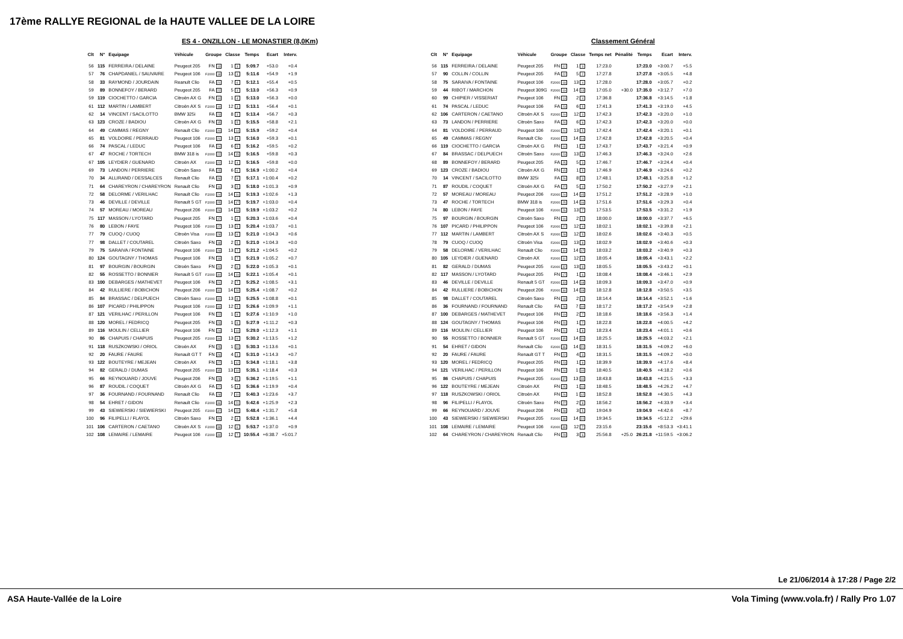17ème RALLYE REGIONAL de la HAUTE VALLEE DE LA LOIRE
ES 4 - ONZILLON - LE MONASTIER (8,0Km)
| Clt | N° | Equipage | Véhicule | Groupe | Classe | Temps | Ecart | Interv. |
| --- | --- | --- | --- | --- | --- | --- | --- | --- |
| 56 | 115 | FERREIRA / DELAINE | Peugeot 205 | FN 13 | 1 3 | 5:09.7 | +53.0 | +0.4 |
| 57 | 76 | CHAPDANIEL / SAUVAIRE | Peugeot 106 | F2000 18 | 13 3 | 5:11.6 | +54.9 | +1.9 |
| 58 | 33 | RAYMOND / JOURDAIN | Reanult Clio | FA 21 | 7 6 | 5:12.1 | +55.4 | +0.5 |
| 59 | 89 | BONNEFOY / BERARD | Peugeot 205 | FA 22 | 5 3 | 5:13.0 | +56.3 | +0.9 |
| 59 | 119 | CIOCHETTO / GARCIA | Citroën AX G | FN 14 | 1 4 | 5:13.0 | +56.3 | +0.0 |
| 61 | 112 | MARTIN / LAMBERT | Citroën AX S | F2000 19 | 12 3 | 5:13.1 | +56.4 | +0.1 |
| 62 | 14 | VINCENT / SACILOTTO | BMW 325i | FA 23 | 8 3 | 5:13.4 | +56.7 | +0.3 |
| 63 | 123 | CROZE / BADIOU | Citroën AX G | FN 15 | 1 5 | 5:15.5 | +58.8 | +2.1 |
| 64 | 49 | CAMMAS / REGNY | Renault Clio | F2000 20 | 14 14 | 5:15.9 | +59.2 | +0.4 |
| 65 | 81 | VOLDOIRE / PERRAUD | Peugeot 106 | F2000 21 | 13 4 | 5:16.0 | +59.3 | +0.1 |
| 66 | 74 | PASCAL / LEDUC | Peugeot 106 | FA 24 | 6 5 | 5:16.2 | +59.5 | +0.2 |
| 67 | 47 | ROCHE / TORTECH | BMW 318 is | F2000 22 | 14 15 | 5:16.5 | +59.8 | +0.3 |
| 67 | 105 | LEYDIER / GUENARD | Citroën AX | F2000 22 | 12 4 | 5:16.5 | +59.8 | +0.0 |
| 69 | 73 | LANDON / PERRIERE | Citroën Saxo | FA 25 | 6 6 | 5:16.9 | +1:00.2 | +0.4 |
| 70 | 34 | ALLIRAND / DESSALCES | Renault Clio | FA 26 | 7 9 | 5:17.1 | +1:00.4 | +0.2 |
| 71 | 64 | CHAREYRON / CHAREYRON | Renault Clio | FN 16 | 3 5 | 5:18.0 | +1:01.3 | +0.9 |
| 72 | 58 | DELORME / VERILHAC | Renault Clio | F2000 24 | 14 16 | 5:19.3 | +1:02.6 | +1.3 |
| 73 | 46 | DEVILLE / DEVILLE | Renault 5 GT | F2000 25 | 14 17 | 5:19.7 | +1:03.0 | +0.4 |
| 74 | 57 | MOREAU / MOREAU | Peugeot 206 | F2000 26 | 14 18 | 5:19.9 | +1:03.2 | +0.2 |
| 75 | 117 | MASSON / LYOTARD | Peugeot 205 | FN 17 | 1 6 | 5:20.3 | +1:03.6 | +0.4 |
| 76 | 80 | LEBON / FAYE | Peugeot 106 | F2000 27 | 13 5 | 5:20.4 | +1:03.7 | +0.1 |
| 77 | 79 | CUOQ / CUOQ | Citroën Visa | F2000 28 | 13 6 | 5:21.0 | +1:04.3 | +0.6 |
| 77 | 98 | DALLET / COUTAREL | Citroën Saxo | FN 18 | 2 5 | 5:21.0 | +1:04.3 | +0.0 |
| 79 | 75 | SARAIVA / FONTAINE | Peugeot 106 | F2000 29 | 13 7 | 5:21.2 | +1:04.5 | +0.2 |
| 80 | 124 | GOUTAGNY / THOMAS | Peugeot 106 | FN 19 | 1 7 | 5:21.9 | +1:05.2 | +0.7 |
| 81 | 97 | BOURGIN / BOURGIN | Citroën Saxo | FN 20 | 2 6 | 5:22.0 | +1:05.3 | +0.1 |
| 82 | 55 | ROSSETTO / BONNIER | Renault 5 GT | F2000 30 | 14 19 | 5:22.1 | +1:05.4 | +0.1 |
| 83 | 100 | DEBARGES / MATHEVET | Peugeot 106 | FN 21 | 2 7 | 5:25.2 | +1:08.5 | +3.1 |
| 84 | 42 | RULLIERE / BOBICHON | Peugeot 206 | F2000 31 | 14 20 | 5:25.4 | +1:08.7 | +0.2 |
| 85 | 84 | BRASSAC / DELPUECH | Citroën Saxo | F2000 32 | 13 8 | 5:25.5 | +1:08.8 | +0.1 |
| 86 | 107 | PICARD / PHILIPPON | Peugeot 106 | F2000 33 | 12 5 | 5:26.6 | +1:09.9 | +1.1 |
| 87 | 121 | VERILHAC / PERILLON | Peugeot 106 | FN 22 | 1 8 | 5:27.6 | +1:10.9 | +1.0 |
| 88 | 120 | MOREL / FEDRICQ | Peugeot 205 | FN 23 | 1 9 | 5:27.9 | +1:11.2 | +0.3 |
| 89 | 116 | MOULIN / CELLIER | Peugeot 106 | FN 24 | 1 10 | 5:29.0 | +1:12.3 | +1.1 |
| 90 | 86 | CHAPUIS / CHAPUIS | Peugeot 205 | F2000 34 | 13 9 | 5:30.2 | +1:13.5 | +1.2 |
| 91 | 118 | RUSZKOWSKI / ORIOL | Citroën AX | FN 25 | 1 11 | 5:30.3 | +1:13.6 | +0.1 |
| 92 | 20 | FAURE / FAURE | Renault GT T | FN 26 | 4 3 | 5:31.0 | +1:14.3 | +0.7 |
| 93 | 122 | BOUTEYRE / MEJEAN | Citroën AX | FN 27 | 1 12 | 5:34.8 | +1:18.1 | +3.8 |
| 94 | 82 | GERALD / DUMAS | Peugeot 205 | F2000 35 | 13 10 | 5:35.1 | +1:18.4 | +0.3 |
| 95 | 66 | REYNOUARD / JOUVE | Peugeot 206 | FN 28 | 3 6 | 5:36.2 | +1:19.5 | +1.1 |
| 96 | 87 | ROUDIL / COQUET | Citroën AX G | FA 27 | 5 4 | 5:36.6 | +1:19.9 | +0.4 |
| 97 | 36 | FOURNAND / FOURNAND | Renault Clio | FA 28 | 7 10 | 5:40.3 | +1:23.6 | +3.7 |
| 98 | 54 | EHRET / GIDON | Renault Clio | F2000 36 | 14 21 | 5:42.6 | +1:25.9 | +2.3 |
| 99 | 43 | SIEWIERSKI / SIEWIERSKI | Peugeot 205 | F2000 37 | 14 22 | 5:48.4 | +1:31.7 | +5.8 |
| 100 | 96 | FILIPELLI / FLAYOL | Citroën Saxo | FN 29 | 2 8 | 5:52.8 | +1:36.1 | +4.4 |
| 101 | 106 | CARTERON / CAETANO | Citroën AX S | F2000 38 | 12 6 | 5:53.7 | +1:37.0 | +0.9 |
| 102 | 108 | LEMAIRE / LEMAIRE | Peugeot 106 | F2000 39 | 12 7 | 10:55.4 | +6:38.7 | +5:01.7 |
Classement Général
| Clt | N° | Equipage | Véhicule | Groupe | Classe | Temps net | Pénalité | Temps | Ecart | Interv. |
| --- | --- | --- | --- | --- | --- | --- | --- | --- | --- | --- |
| 56 | 115 | FERREIRA / DELAINE | Peugeot 205 | FN 12 | 1 3 | 17:23.0 | | 17:23.0 | +3:00.7 | +5.5 |
| 57 | 90 | COLLIN / COLLIN | Peugeot 205 | FA 22 | 5 2 | 17:27.8 | | 17:27.8 | +3:05.5 | +4.8 |
| 58 | 75 | SARAIVA / FONTAINE | Peugeot 106 | F2000 18 | 13 4 | 17:28.0 | | 17:28.0 | +3:05.7 | +0.2 |
| 59 | 44 | RIBOT / MARCHON | Peugeot 309G | F2000 19 | 14 13 | 17:05.0 | +30.0 | 17:35.0 | +3:12.7 | +7.0 |
| 60 | 99 | CHIPIER / VISSERIAT | Peugeot 106 | FN 13 | 2 4 | 17:36.8 | | 17:36.8 | +3:14.5 | +1.8 |
| 61 | 74 | PASCAL / LEDUC | Peugeot 106 | FA 23 | 6 5 | 17:41.3 | | 17:41.3 | +3:19.0 | +4.5 |
| 62 | 106 | CARTERON / CAETANO | Citroën AX S | F2000 20 | 12 3 | 17:42.3 | | 17:42.3 | +3:20.0 | +1.0 |
| 63 | 73 | LANDON / PERRIERE | Citroën Saxo | FA 24 | 6 6 | 17:42.3 | | 17:42.3 | +3:20.0 | +0.0 |
| 64 | 81 | VOLDOIRE / PERRAUD | Peugeot 106 | F2000 21 | 13 5 | 17:42.4 | | 17:42.4 | +3:20.1 | +0.1 |
| 65 | 49 | CAMMAS / REGNY | Renault Clio | F2000 22 | 14 14 | 17:42.8 | | 17:42.8 | +3:20.5 | +0.4 |
| 66 | 119 | CIOCHETTO / GARCIA | Citroën AX G | FN 14 | 1 4 | 17:43.7 | | 17:43.7 | +3:21.4 | +0.9 |
| 67 | 84 | BRASSAC / DELPUECH | Citroën Saxo | F2000 23 | 13 6 | 17:46.3 | | 17:46.3 | +3:24.0 | +2.6 |
| 68 | 89 | BONNEFOY / BERARD | Peugeot 205 | FA 25 | 5 3 | 17:46.7 | | 17:46.7 | +3:24.4 | +0.4 |
| 69 | 123 | CROZE / BADIOU | Citroën AX G | FN 15 | 1 5 | 17:46.9 | | 17:46.9 | +3:24.6 | +0.2 |
| 70 | 14 | VINCENT / SACILOTTO | BMW 325i | FA 26 | 8 3 | 17:48.1 | | 17:48.1 | +3:25.8 | +1.2 |
| 71 | 87 | ROUDIL / COQUET | Citroën AX G | FA 27 | 5 4 | 17:50.2 | | 17:50.2 | +3:27.9 | +2.1 |
| 72 | 57 | MOREAU / MOREAU | Peugeot 206 | F2000 24 | 14 15 | 17:51.2 | | 17:51.2 | +3:28.9 | +1.0 |
| 73 | 47 | ROCHE / TORTECH | BMW 318 is | F2000 25 | 14 16 | 17:51.6 | | 17:51.6 | +3:29.3 | +0.4 |
| 74 | 80 | LEBON / FAYE | Peugeot 106 | F2000 26 | 13 7 | 17:53.5 | | 17:53.5 | +3:31.2 | +1.9 |
| 75 | 97 | BOURGIN / BOURGIN | Citroën Saxo | FN 16 | 2 5 | 18:00.0 | | 18:00.0 | +3:37.7 | +6.5 |
| 76 | 107 | PICARD / PHILIPPON | Peugeot 106 | F2000 27 | 12 4 | 18:02.1 | | 18:02.1 | +3:39.8 | +2.1 |
| 77 | 112 | MARTIN / LAMBERT | Citroën AX S | F2000 28 | 12 5 | 18:02.6 | | 18:02.6 | +3:40.3 | +0.5 |
| 78 | 79 | CUOQ / CUOQ | Citroën Visa | F2000 29 | 13 8 | 18:02.9 | | 18:02.9 | +3:40.6 | +0.3 |
| 79 | 58 | DELORME / VERILHAC | Renault Clio | F2000 30 | 14 17 | 18:03.2 | | 18:03.2 | +3:40.9 | +0.3 |
| 80 | 105 | LEYDIER / GUENARD | Citroën AX | F2000 31 | 12 6 | 18:05.4 | | 18:05.4 | +3:43.1 | +2.2 |
| 81 | 82 | GERALD / DUMAS | Peugeot 205 | F2000 32 | 13 9 | 18:05.5 | | 18:05.5 | +3:43.2 | +0.1 |
| 82 | 117 | MASSON / LYOTARD | Peugeot 205 | FN 17 | 1 6 | 18:08.4 | | 18:08.4 | +3:46.1 | +2.9 |
| 83 | 46 | DEVILLE / DEVILLE | Renault 5 GT | F2000 33 | 14 18 | 18:09.3 | | 18:09.3 | +3:47.0 | +0.9 |
| 84 | 42 | RULLIERE / BOBICHON | Peugeot 206 | F2000 34 | 14 19 | 18:12.8 | | 18:12.8 | +3:50.5 | +3.5 |
| 85 | 98 | DALLET / COUTAREL | Citroën Saxo | FN 18 | 2 6 | 18:14.4 | | 18:14.4 | +3:52.1 | +1.6 |
| 86 | 36 | FOURNAND / FOURNAND | Renault Clio | FA 28 | 7 10 | 18:17.2 | | 18:17.2 | +3:54.9 | +2.8 |
| 87 | 100 | DEBARGES / MATHEVET | Peugeot 106 | FN 19 | 2 7 | 18:18.6 | | 18:18.6 | +3:56.3 | +1.4 |
| 88 | 124 | GOUTAGNY / THOMAS | Peugeot 106 | FN 20 | 1 7 | 18:22.8 | | 18:22.8 | +4:00.5 | +4.2 |
| 89 | 116 | MOULIN / CELLIER | Peugeot 106 | FN 21 | 1 8 | 18:23.4 | | 18:23.4 | +4:01.1 | +0.6 |
| 90 | 55 | ROSSETTO / BONNIER | Renault 5 GT | F2000 35 | 14 20 | 18:25.5 | | 18:25.5 | +4:03.2 | +2.1 |
| 91 | 54 | EHRET / GIDON | Renault Clio | F2000 36 | 14 21 | 18:31.5 | | 18:31.5 | +4:09.2 | +6.0 |
| 92 | 20 | FAURE / FAURE | Renault GT T | FN 22 | 4 3 | 18:31.5 | | 18:31.5 | +4:09.2 | +0.0 |
| 93 | 120 | MOREL / FEDRICQ | Peugeot 205 | FN 23 | 1 9 | 18:39.9 | | 18:39.9 | +4:17.6 | +8.4 |
| 94 | 121 | VERILHAC / PERILLON | Peugeot 106 | FN 24 | 1 10 | 18:40.5 | | 18:40.5 | +4:18.2 | +0.6 |
| 95 | 86 | CHAPUIS / CHAPUIS | Peugeot 205 | F2000 37 | 13 10 | 18:43.8 | | 18:43.8 | +4:21.5 | +3.3 |
| 96 | 122 | BOUTEYRE / MEJEAN | Citroën AX | FN 25 | 1 11 | 18:48.5 | | 18:48.5 | +4:26.2 | +4.7 |
| 97 | 118 | RUSZKOWSKI / ORIOL | Citroën AX | FN 26 | 1 12 | 18:52.8 | | 18:52.8 | +4:30.5 | +4.3 |
| 98 | 96 | FILIPELLI / FLAYOL | Citroën Saxo | FN 27 | 2 8 | 18:56.2 | | 18:56.2 | +4:33.9 | +3.4 |
| 99 | 66 | REYNOUARD / JOUVE | Peugeot 206 | FN 28 | 3 5 | 19:04.9 | | 19:04.9 | +4:42.6 | +8.7 |
| 100 | 43 | SIEWIERSKI / SIEWIERSKI | Peugeot 205 | F2000 38 | 14 22 | 19:34.5 | | 19:34.5 | +5:12.2 | +29.6 |
| 101 | 108 | LEMAIRE / LEMAIRE | Peugeot 106 | F2000 39 | 12 7 | 23:15.6 | | 23:15.6 | +8:53.3 | +3:41.1 |
| 102 | 64 | CHAREYRON / CHAREYRON | Renault Clio | FN 29 | 3 6 | 25:56.8 | +25.0 | 26:21.8 | +11:59.5 | +3:06.2 |
Le 21/06/2014 à 17:28 / Page 2/2
ASA Haute-Vallée de la Loire Vola Timing (www.vola.fr) / Rally Pro 1.07